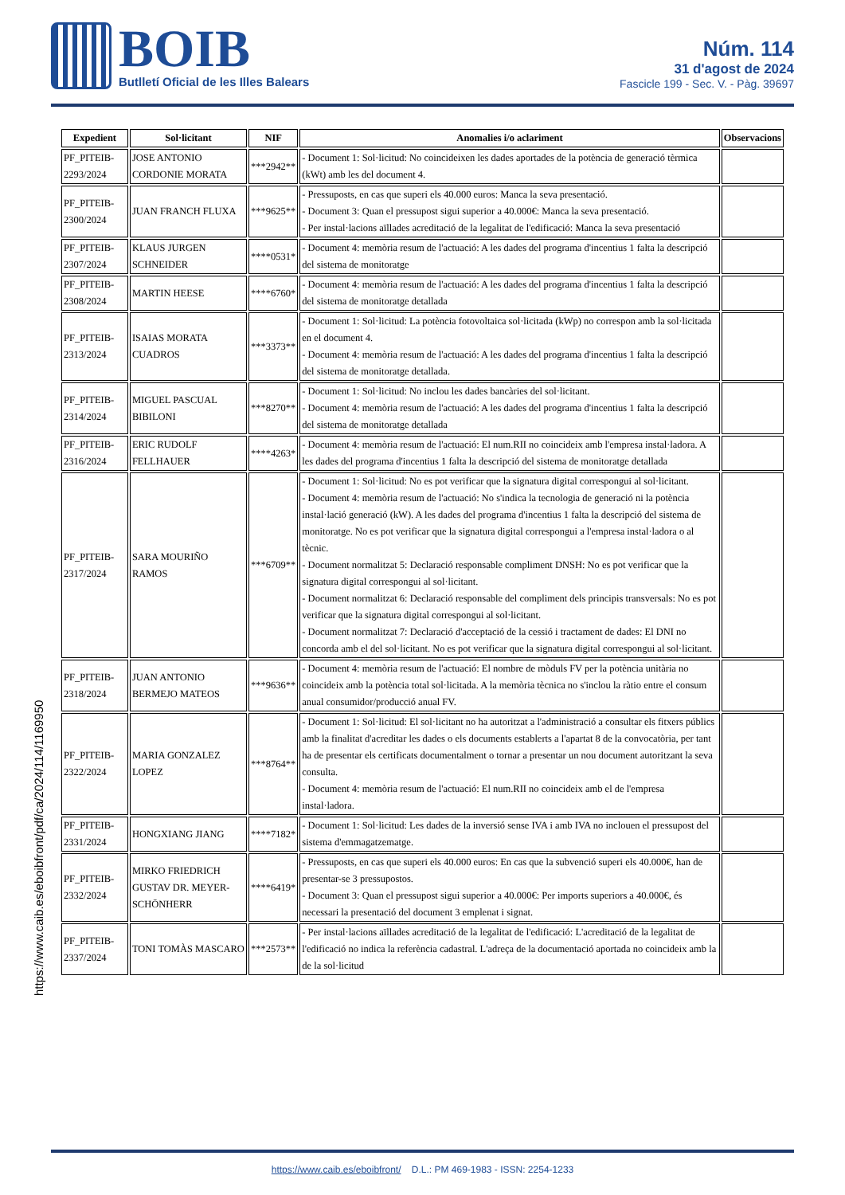BOIB
Butlletí Oficial de les Illes Balears
Núm. 114
31 d'agost de 2024
Fascicle 199 - Sec. V. - Pàg. 39697
| Expedient | Sol·licitant | NIF | Anomalies i/o aclariment | Observacions |
| --- | --- | --- | --- | --- |
| PF_PITEIB-2293/2024 | JOSE ANTONIO CORDONIE MORATA | ***2942** | - Document 1: Sol·licitud: No coincideixen les dades aportades de la potència de generació tèrmica (kWt) amb les del document 4. | |
| PF_PITEIB-2300/2024 | JUAN FRANCH FLUXA | ***9625** | - Pressuposts, en cas que superi els 40.000 euros: Manca la seva presentació. - Document 3: Quan el pressupost sigui superior a 40.000€: Manca la seva presentació. - Per instal·lacions aïllades acreditació de la legalitat de l'edificació: Manca la seva presentació | |
| PF_PITEIB-2307/2024 | KLAUS JURGEN SCHNEIDER | ****0531* | - Document 4: memòria resum de l'actuació: A les dades del programa d'incentius 1 falta la descripció del sistema de monitoratge | |
| PF_PITEIB-2308/2024 | MARTIN HEESE | ****6760* | - Document 4: memòria resum de l'actuació: A les dades del programa d'incentius 1 falta la descripció del sistema de monitoratge detallada | |
| PF_PITEIB-2313/2024 | ISAIAS MORATA CUADROS | ***3373** | - Document 1: Sol·licitud: La potència fotovoltaica sol·licitada (kWp) no correspon amb la sol·licitada en el document 4. - Document 4: memòria resum de l'actuació: A les dades del programa d'incentius 1 falta la descripció del sistema de monitoratge detallada. | |
| PF_PITEIB-2314/2024 | MIGUEL PASCUAL BIBILONI | ***8270** | - Document 1: Sol·licitud: No inclou les dades bancàries del sol·licitant. - Document 4: memòria resum de l'actuació: A les dades del programa d'incentius 1 falta la descripció del sistema de monitoratge detallada | |
| PF_PITEIB-2316/2024 | ERIC RUDOLF FELLHAUER | ****4263* | - Document 4: memòria resum de l'actuació: El num.RII no coincideix amb l'empresa instal·ladora. A les dades del programa d'incentius 1 falta la descripció del sistema de monitoratge detallada | |
| PF_PITEIB-2317/2024 | SARA MOURIÑO RAMOS | ***6709** | - Document 1: Sol·licitud: No es pot verificar que la signatura digital correspongui al sol·licitant. - Document 4: memòria resum de l'actuació: No s'indica la tecnologia de generació ni la potència instal·lació generació (kW). A les dades del programa d'incentius 1 falta la descripció del sistema de monitoratge. No es pot verificar que la signatura digital correspongui a l'empresa instal·ladora o al tècnic. - Document normalitzat 5: Declaració responsable compliment DNSH: No es pot verificar que la signatura digital correspongui al sol·licitant. - Document normalitzat 6: Declaració responsable del compliment dels principis transversals: No es pot verificar que la signatura digital correspongui al sol·licitant. - Document normalitzat 7: Declaració d'acceptació de la cessió i tractament de dades: El DNI no concorda amb el del sol·licitant. No es pot verificar que la signatura digital correspongui al sol·licitant. | |
| PF_PITEIB-2318/2024 | JUAN ANTONIO BERMEJO MATEOS | ***9636** | - Document 4: memòria resum de l'actuació: El nombre de mòduls FV per la potència unitària no coincideix amb la potència total sol·licitada. A la memòria tècnica no s'inclou la ràtio entre el consum anual consumidor/producció anual FV. | |
| PF_PITEIB-2322/2024 | MARIA GONZALEZ LOPEZ | ***8764** | - Document 1: Sol·licitud: El sol·licitant no ha autoritzat a l'administració a consultar els fitxers públics amb la finalitat d'acreditar les dades o els documents establerts a l'apartat 8 de la convocatòria, per tant ha de presentar els certificats documentalment o tornar a presentar un nou document autoritzant la seva consulta. - Document 4: memòria resum de l'actuació: El num.RII no coincideix amb el de l'empresa instal·ladora. | |
| PF_PITEIB-2331/2024 | HONGXIANG JIANG | ****7182* | - Document 1: Sol·licitud: Les dades de la inversió sense IVA i amb IVA no inclouen el pressupost del sistema d'emmagatzematge. | |
| PF_PITEIB-2332/2024 | MIRKO FRIEDRICH GUSTAV DR. MEYER-SCHÖNHERR | ****6419* | - Pressuposts, en cas que superi els 40.000 euros: En cas que la subvenció superi els 40.000€, han de presentar-se 3 pressupostos. - Document 3: Quan el pressupost sigui superior a 40.000€: Per imports superiors a 40.000€, és necessari la presentació del document 3 emplenat i signat. | |
| PF_PITEIB-2337/2024 | TONI TOMÀS MASCARO | ***2573** | - Per instal·lacions aïllades acreditació de la legalitat de l'edificació: L'acreditació de la legalitat de l'edificació no indica la referència cadastral. L'adreça de la documentació aportada no coincideix amb la de la sol·licitud | |
https://www.caib.es/eboibfront/pdf/ca/2024/114/1169950
https://www.caib.es/eboibfront/ D.L.: PM 469-1983 - ISSN: 2254-1233